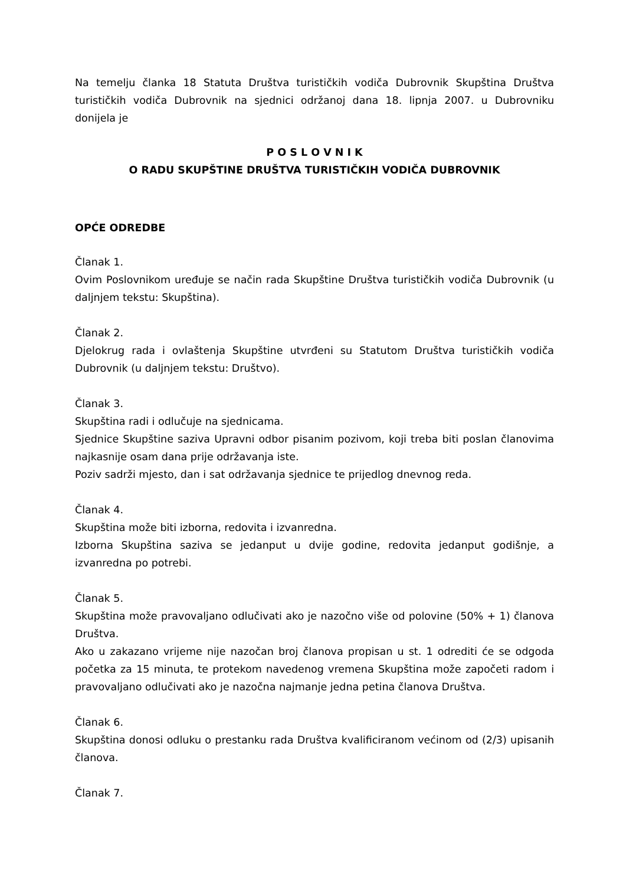Na temelju članka 18 Statuta Društva turističkih vodiča Dubrovnik Skupština Društva turističkih vodiča Dubrovnik na sjednici održanoj dana 18. lipnja 2007. u Dubrovniku donijela je
P O S L O V N I K
O RADU SKUPŠTINE DRUŠTVA TURISTIČKIH VODIČA DUBROVNIK
OPĆE ODREDBE
Članak 1.
Ovim Poslovnikom uređuje se način rada Skupštine Društva turističkih vodiča Dubrovnik (u daljnjem tekstu: Skupština).
Članak 2.
Djelokrug rada i ovlaštenja Skupštine utvrđeni su Statutom Društva turističkih vodiča Dubrovnik (u daljnjem tekstu: Društvo).
Članak 3.
Skupština radi i odlučuje na sjednicama.
Sjednice Skupštine saziva Upravni odbor pisanim pozivom, koji treba biti poslan članovima najkasnije osam dana prije održavanja iste.
Poziv sadrži mjesto, dan i sat održavanja sjednice te prijedlog dnevnog reda.
Članak 4.
Skupština može biti izborna, redovita i izvanredna.
Izborna Skupština saziva se jedanput u dvije godine, redovita jedanput godišnje, a izvanredna po potrebi.
Članak 5.
Skupština može pravovaljano odlučivati ako je nazočno više od polovine (50% + 1) članova Društva.
Ako u zakazano vrijeme nije nazočan broj članova propisan u st. 1 odrediti će se odgoda početka za 15 minuta, te protekom navedenog vremena Skupština može započeti radom i pravovaljano odlučivati ako je nazočna najmanje jedna petina članova Društva.
Članak 6.
Skupština donosi odluku o prestanku rada Društva kvalificiranom većinom od (2/3) upisanih članova.
Članak 7.